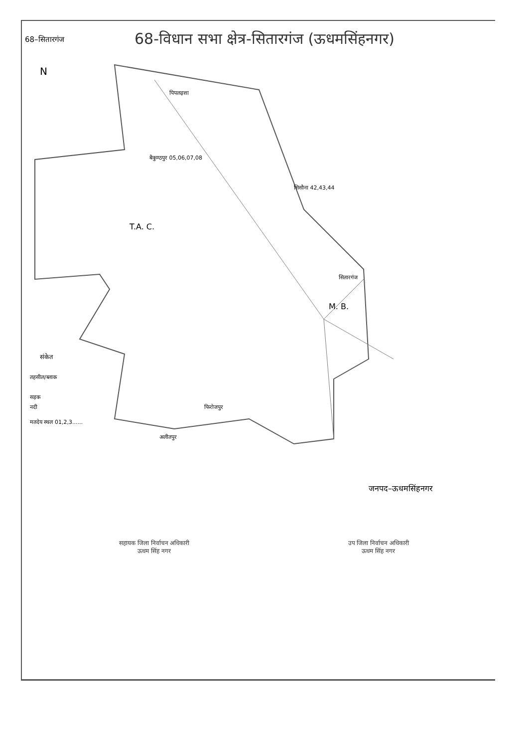68–सितारगंज
68-विधान सभा क्षेत्र-सितारगंज (ऊधमसिंहनगर)
N
M. B.
T.A. C.
संकेत
तहसील/ब्लाक
सड़क
नदी
मतदेय स्थल 01,2,3......
पिपलढ़त्ता
बैकुण्ठपुर 05,06,07,08
सिसौना 42,43,44
सितारगंज
फिरोजपुर
अलीतपुर
जनपद–ऊधमसिंहनगर
सहायक जिला निर्वाचन अधिकारी
ऊधम सिंह नगर
उप जिला निर्वाचन अधिकारी
ऊधम सिंह नगर